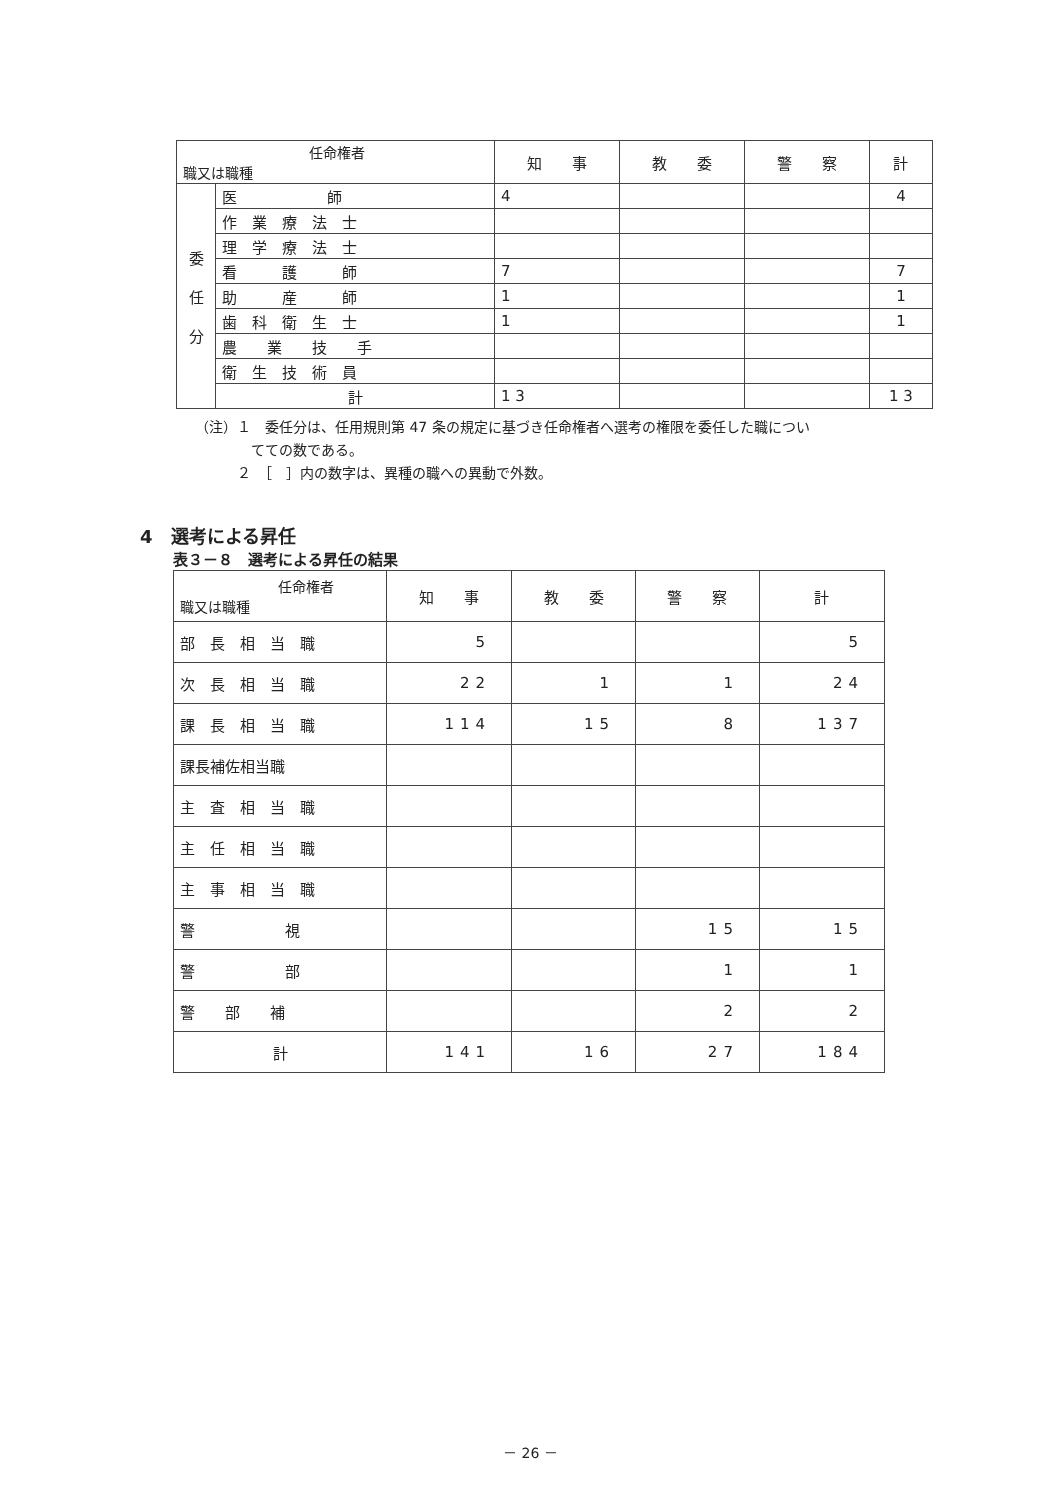| 任命権者 職又は職種 | | 知 事 | 教 委 | 警 察 | 計 |
| --- | --- | --- | --- | --- | --- |
| 委 任 分 | 医 師 | 4 | | | 4 |
| | 作 業 療 法 士 | | | | |
| | 理 学 療 法 士 | | | | |
| | 看 護 師 | 7 | | | 7 |
| | 助 産 師 | 1 | | | 1 |
| | 歯 科 衛 生 士 | 1 | | | 1 |
| | 農 業 技 手 | | | | |
| | 衛 生 技 術 員 | | | | |
| | 計 | 1 3 | | | 1 3 |
（注）１　委任分は、任用規則第 47 条の規定に基づき任命権者へ選考の権限を委任した職につい
　　　　てての数である。
　　　２　［　］内の数字は、異種の職への異動で外数。
4　選考による昇任
表３－８　選考による昇任の結果
| 任命権者 職又は職種 | 知 事 | 教 委 | 警 察 | 計 |
| --- | --- | --- | --- | --- |
| 部 長 相 当 職 | 5 | | | 5 |
| 次 長 相 当 職 | 22 | 1 | 1 | 24 |
| 課 長 相 当 職 | 114 | 15 | 8 | 137 |
| 課長補佐相当職 | | | | |
| 主 査 相 当 職 | | | | |
| 主 任 相 当 職 | | | | |
| 主 事 相 当 職 | | | | |
| 警 視 | | | 15 | 15 |
| 警 部 | | | 1 | 1 |
| 警 部 補 | | | 2 | 2 |
| 計 | 141 | 16 | 27 | 184 |
－ 26 －